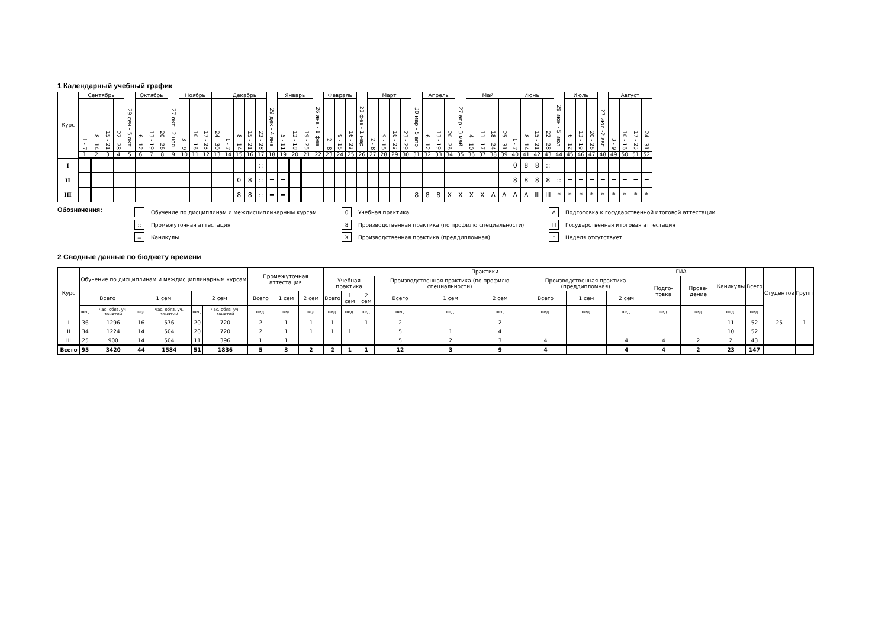1 Календарный учебный график
| Курс | Сентябрь | | | | 29 сен - 5 окт | Октябрь | | | 27 окт - 2 ноя | Ноябрь | | | | Декабрь | | | | 29 дек - 4 янв | Январь | | | 26 янв - 1 фев | Февраль | | | 23 фев - 1 мар | Март | | | | 30 мар - 5 апр | Апрель | | | 27 апр - 3 май | Май | | | | Июнь | | | | 29 июн - 5 июл | Июль | | | 27 июл -2 авг | Август | | | |
| --- | --- | --- | --- | --- | --- | --- | --- | --- | --- | --- | --- | --- | --- | --- | --- | --- | --- | --- | --- | --- | --- | --- | --- | --- | --- | --- | --- | --- | --- | --- | --- | --- | --- | --- | --- | --- | --- | --- | --- | --- | --- | --- | --- | --- | --- | --- | --- | --- | --- | --- | --- | --- |
| | 1 - 7 | 8 - 14 | 15 - 21 | 22 - 28 | | 6 - 12 | 13 - 19 | 20 - 26 | | 3 - 9 | 10 - 16 | 17 - 23 | 24 - 30 | 1 - 7 | 8 - 14 | 15 - 21 | 22 - 28 | | 5 - 11 | 12 - 18 | 19 - 25 | | 2 - 8 | 9 - 15 | 16 - 22 | | 2 - 8 | 9 - 15 | 16 - 22 | 23 - 29 | | 6 - 12 | 13 - 19 | 20 - 26 | | 4 - 10 | 11 - 17 | 18 - 24 | 25 - 31 | 1 - 7 | 8 - 14 | 15 - 21 | 22 - 28 | | 6 - 12 | 13 - 19 | 20 - 26 | | 3 - 9 | 10 - 16 | 17 - 23 | 24 - 31 |
| | 1 | 2 | 3 | 4 | 5 | 6 | 7 | 8 | 9 | 10 | 11 | 12 | 13 | 14 | 15 | 16 | 17 | 18 | 19 | 20 | 21 | 22 | 23 | 24 | 25 | 26 | 27 | 28 | 29 | 30 | 31 | 32 | 33 | 34 | 35 | 36 | 37 | 38 | 39 | 40 | 41 | 42 | 43 | 44 | 45 | 46 | 47 | 48 | 49 | 50 | 51 | 52 |
| I | | | | | | | | | | | | | | | | | :: | = | = | | | | | | | | | | | | | | | | | | | | | 0 | 8 | 8 | :: | = | = | = | = | = | = | = | = | = |
| II | | | | | | | | | | | | | | | 0 | 8 | :: | = | = | | | | | | | | | | | | | | | | | | | | | 8 | 8 | 8 | 8 | :: | = | = | = | = | = | = | = | = |
| III | | | | | | | | | | | | | | | 8 | 8 | :: | = | = | | | | | | | | | | | | 8 | 8 | 8 | X | X | X | X | Δ | Δ | Δ | Δ | III | III | * | * | * | * | * | * | * | * | * |
Обозначения:
Обучение по дисциплинам и междисциплинарным курсам
:: Промежуточная аттестация
= Каникулы
0 Учебная практика
8 Производственная практика (по профилю специальности)
X Производственная практика (преддипломная)
Δ Подготовка к государственной итоговой аттестации
III Государственная итоговая аттестация
* Неделя отсутствует
2 Сводные данные по бюджету времени
| Курс | Обучение по дисциплинам и междисциплинарным курсам | | | | | | Промежуточная аттестация | | | Практики | | | | | | | | | ГИА | | Каникулы | Всего | Студентов | Групп |
| --- | --- | --- | --- | --- | --- | --- | --- | --- | --- | --- | --- | --- | --- | --- | --- | --- | --- | --- | --- | --- | --- | --- | --- | --- |
| | | | | | | | | | | Учебная практика | | | Производственная практика (по профилю специальности) | | | Производственная практика (преддипломная) | | | Подго-товка | Прове-дение | | | | |
| | Всего | | 1 сем | | 2 сем | | Всего | 1 сем | 2 сем | Всего | 1 сем | 2 сем | Всего | 1 сем | 2 сем | Всего | 1 сем | 2 сем | | | | | | |
| | нед. | час. обяз. уч. занятий | нед. | час. обяз. уч. занятий | нед. | час. обяз. уч. занятий | нед. | нед. | нед. | нед. | нед. | нед. | нед. | нед. | нед. | нед. | нед. | нед. | нед. | нед. | нед. | нед. | | |
| I | 36 | 1296 | 16 | 576 | 20 | 720 | 2 | 1 | 1 | 1 | | 1 | 2 | | 2 | | | | | | 11 | 52 | 25 | 1 |
| II | 34 | 1224 | 14 | 504 | 20 | 720 | 2 | 1 | 1 | 1 | 1 | | 5 | 1 | 4 | | | | | | 10 | 52 | | |
| III | 25 | 900 | 14 | 504 | 11 | 396 | 1 | 1 | | | | | 5 | 2 | 3 | 4 | | 4 | 4 | 2 | 2 | 43 | | |
| Всего | 95 | 3420 | 44 | 1584 | 51 | 1836 | 5 | 3 | 2 | 2 | 1 | 1 | 12 | 3 | 9 | 4 | | 4 | 4 | 2 | 23 | 147 | | |